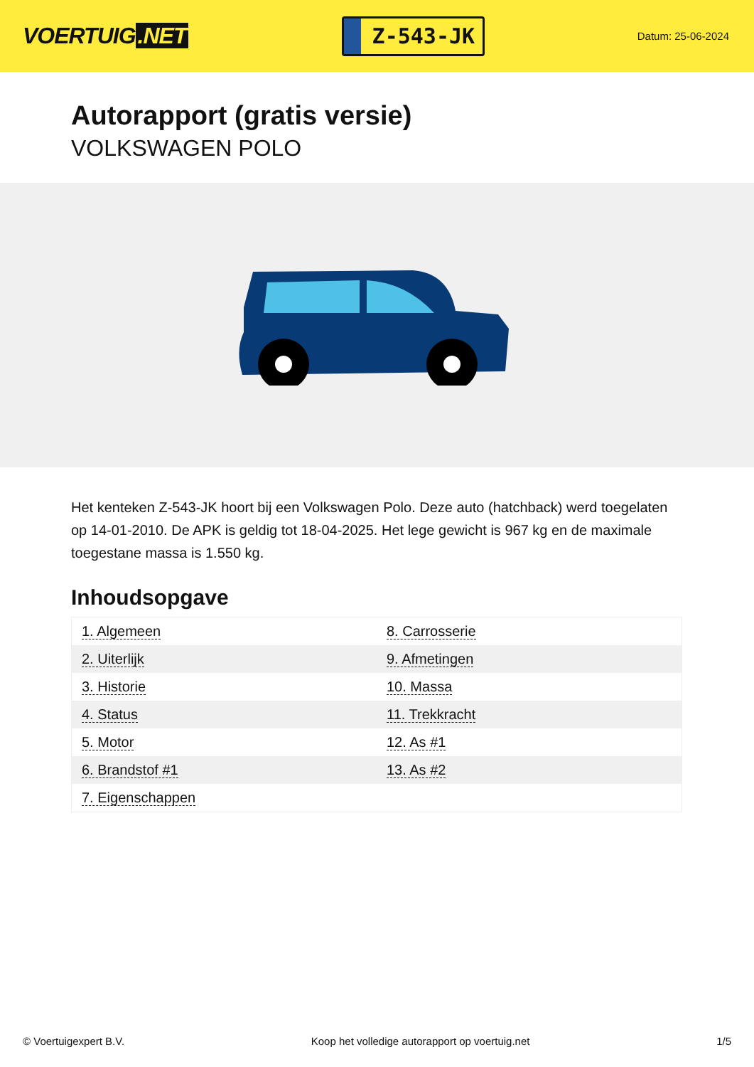VOERTUIG.NET
Z-543-JK
Datum: 25-06-2024
Autorapport (gratis versie)
VOLKSWAGEN POLO
Het kenteken Z-543-JK hoort bij een Volkswagen Polo. Deze auto (hatchback) werd toegelaten op 14-01-2010. De APK is geldig tot 18-04-2025. Het lege gewicht is 967 kg en de maximale toegestane massa is 1.550 kg.
Inhoudsopgave
| 1. Algemeen | 8. Carrosserie |
| 2. Uiterlijk | 9. Afmetingen |
| 3. Historie | 10. Massa |
| 4. Status | 11. Trekkracht |
| 5. Motor | 12. As #1 |
| 6. Brandstof #1 | 13. As #2 |
| 7. Eigenschappen | |
© Voertuigexpert B.V. Koop het volledige autorapport op voertuig.net 1/5